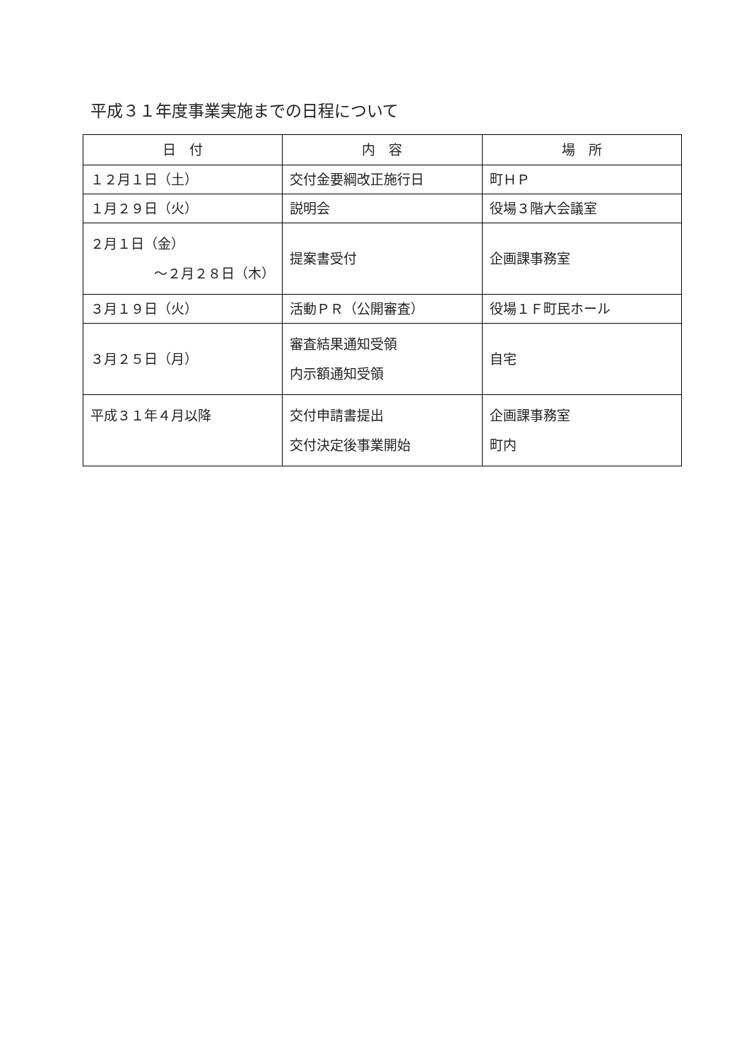平成３１年度事業実施までの日程について
| 日 付 | 内 容 | 場 所 |
| --- | --- | --- |
| １２月１日（土） | 交付金要綱改正施行日 | 町ＨＰ |
| １月２９日（火） | 説明会 | 役場３階大会議室 |
| ２月１日（金） ～２月２８日（木） | 提案書受付 | 企画課事務室 |
| ３月１９日（火） | 活動ＰＲ（公開審査） | 役場１Ｆ町民ホール |
| ３月２５日（月） | 審査結果通知受領 内示額通知受領 | 自宅 |
| 平成３１年４月以降 | 交付申請書提出 交付決定後事業開始 | 企画課事務室 町内 |